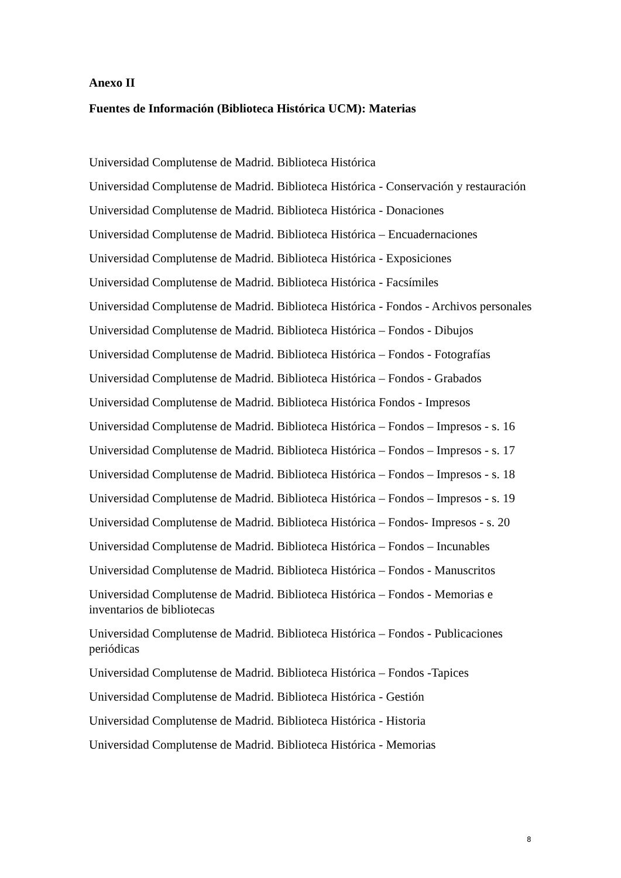Anexo II
Fuentes de Información (Biblioteca Histórica UCM): Materias
Universidad Complutense de Madrid. Biblioteca Histórica
Universidad Complutense de Madrid. Biblioteca Histórica - Conservación y restauración
Universidad Complutense de Madrid. Biblioteca Histórica - Donaciones
Universidad Complutense de Madrid. Biblioteca Histórica – Encuadernaciones
Universidad Complutense de Madrid. Biblioteca Histórica - Exposiciones
Universidad Complutense de Madrid. Biblioteca Histórica - Facsímiles
Universidad Complutense de Madrid. Biblioteca Histórica - Fondos - Archivos personales
Universidad Complutense de Madrid. Biblioteca Histórica – Fondos - Dibujos
Universidad Complutense de Madrid. Biblioteca Histórica – Fondos - Fotografías
Universidad Complutense de Madrid. Biblioteca Histórica – Fondos - Grabados
Universidad Complutense de Madrid. Biblioteca Histórica Fondos - Impresos
Universidad Complutense de Madrid. Biblioteca Histórica – Fondos – Impresos - s. 16
Universidad Complutense de Madrid. Biblioteca Histórica – Fondos – Impresos - s. 17
Universidad Complutense de Madrid. Biblioteca Histórica – Fondos – Impresos - s. 18
Universidad Complutense de Madrid. Biblioteca Histórica – Fondos – Impresos - s. 19
Universidad Complutense de Madrid. Biblioteca Histórica – Fondos- Impresos - s. 20
Universidad Complutense de Madrid. Biblioteca Histórica – Fondos – Incunables
Universidad Complutense de Madrid. Biblioteca Histórica – Fondos - Manuscritos
Universidad Complutense de Madrid. Biblioteca Histórica – Fondos - Memorias e inventarios de bibliotecas
Universidad Complutense de Madrid. Biblioteca Histórica – Fondos - Publicaciones periódicas
Universidad Complutense de Madrid. Biblioteca Histórica – Fondos -Tapices
Universidad Complutense de Madrid. Biblioteca Histórica - Gestión
Universidad Complutense de Madrid. Biblioteca Histórica - Historia
Universidad Complutense de Madrid. Biblioteca Histórica - Memorias
8